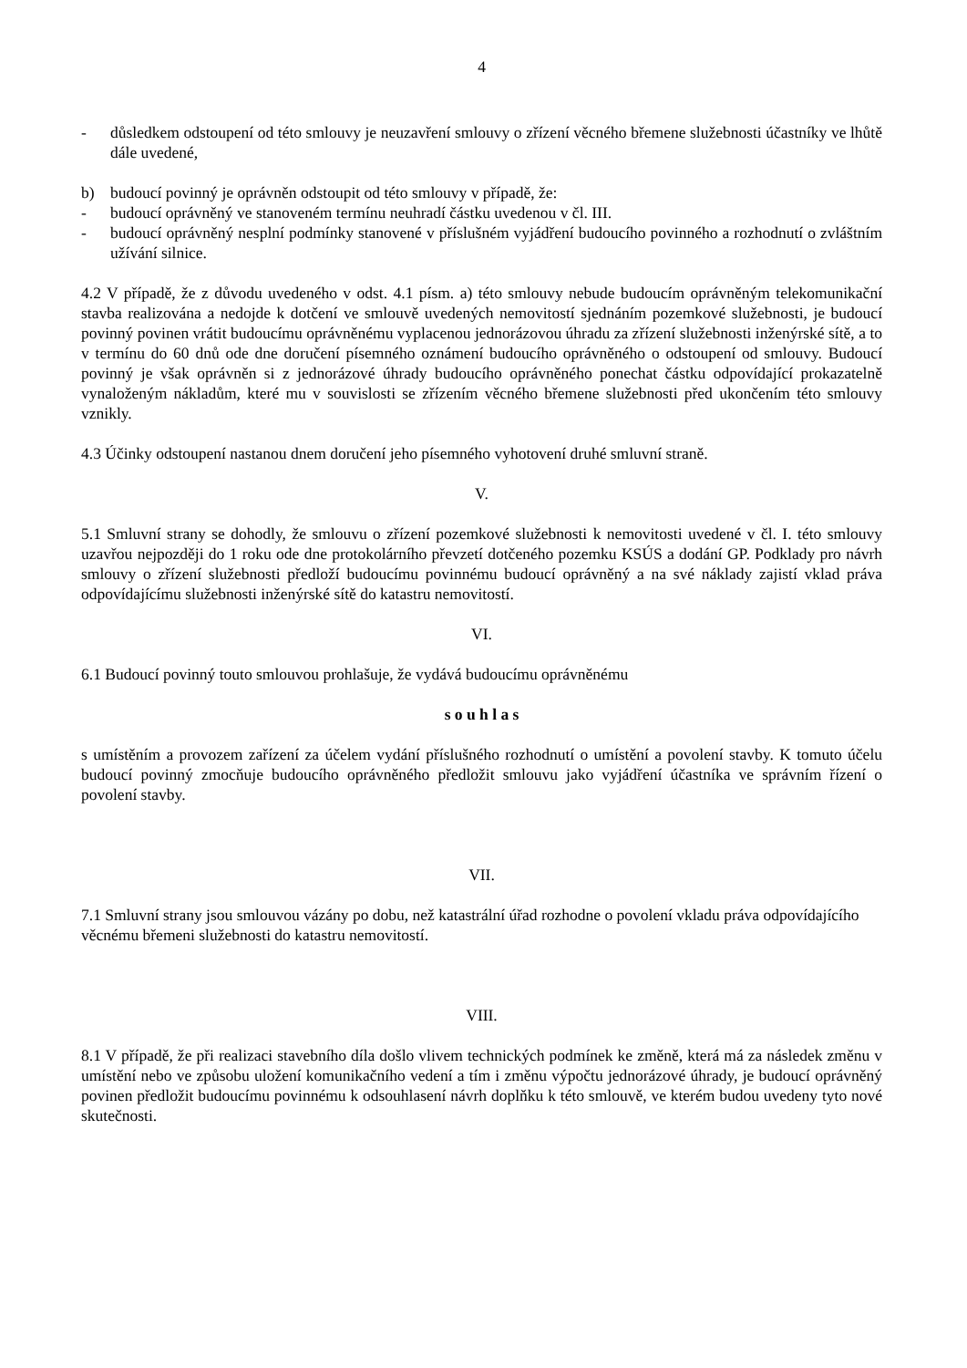4
- důsledkem odstoupení od této smlouvy je neuzavření smlouvy o zřízení věcného břemene služebnosti účastníky ve lhůtě dále uvedené,
b) budoucí povinný je oprávněn odstoupit od této smlouvy v případě, že:
- budoucí oprávněný ve stanoveném termínu neuhradí částku uvedenou v čl. III.
- budoucí oprávněný nesplní podmínky stanovené v příslušném vyjádření budoucího povinného a rozhodnutí o zvláštním užívání silnice.
4.2 V případě, že z důvodu uvedeného v odst. 4.1 písm. a) této smlouvy nebude budoucím oprávněným telekomunikační stavba realizována a nedojde k dotčení ve smlouvě uvedených nemovitostí sjednáním pozemkové služebnosti, je budoucí povinný povinen vrátit budoucímu oprávněnému vyplacenou jednorázovou úhradu za zřízení služebnosti inženýrské sítě, a to v termínu do 60 dnů ode dne doručení písemného oznámení budoucího oprávněného o odstoupení od smlouvy. Budoucí povinný je však oprávněn si z jednorázové úhrady budoucího oprávněného ponechat částku odpovídající prokazatelně vynaloženým nákladům, které mu v souvislosti se zřízením věcného břemene služebnosti před ukončením této smlouvy vznikly.
4.3 Účinky odstoupení nastanou dnem doručení jeho písemného vyhotovení druhé smluvní straně.
V.
5.1 Smluvní strany se dohodly, že smlouvu o zřízení pozemkové služebnosti k nemovitosti uvedené v čl. I. této smlouvy uzavřou nejpozději do 1 roku ode dne protokolárního převzetí dotčeného pozemku KSÚS a dodání GP. Podklady pro návrh smlouvy o zřízení služebnosti předloží budoucímu povinnému budoucí oprávněný a na své náklady zajistí vklad práva odpovídajícímu služebnosti inženýrské sítě do katastru nemovitostí.
VI.
6.1 Budoucí povinný touto smlouvou prohlašuje, že vydává budoucímu oprávněnému
s o u h l a s
s umístěním a provozem zařízení za účelem vydání příslušného rozhodnutí o umístění a povolení stavby. K tomuto účelu budoucí povinný zmocňuje budoucího oprávněného předložit smlouvu jako vyjádření účastníka ve správním řízení o povolení stavby.
VII.
7.1 Smluvní strany jsou smlouvou vázány po dobu, než katastrální úřad rozhodne o povolení vkladu práva odpovídajícího věcnému břemeni služebnosti do katastru nemovitostí.
VIII.
8.1 V případě, že při realizaci stavebního díla došlo vlivem technických podmínek ke změně, která má za následek změnu v umístění nebo ve způsobu uložení komunikačního vedení a tím i změnu výpočtu jednorázové úhrady, je budoucí oprávněný povinen předložit budoucímu povinnému k odsouhlasení návrh doplňku k této smlouvě, ve kterém budou uvedeny tyto nové skutečnosti.